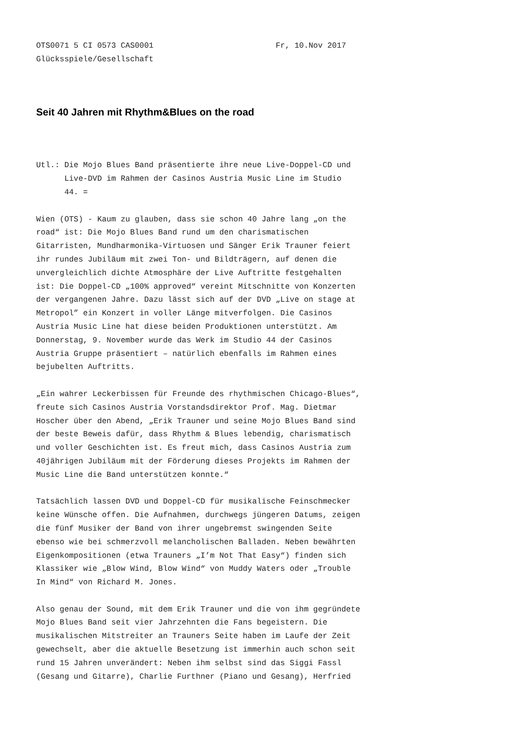OTS0071 5 CI 0573 CAS0001                          Fr, 10.Nov 2017
Glücksspiele/Gesellschaft
Seit 40 Jahren mit Rhythm&Blues on the road
Utl.: Die Mojo Blues Band präsentierte ihre neue Live-Doppel-CD und
      Live-DVD im Rahmen der Casinos Austria Music Line im Studio
      44. =

Wien (OTS) - Kaum zu glauben, dass sie schon 40 Jahre lang „on the
road“ ist: Die Mojo Blues Band rund um den charismatischen
Gitarristen, Mundharmonika-Virtuosen und Sänger Erik Trauner feiert
ihr rundes Jubiläum mit zwei Ton- und Bildträgern, auf denen die
unvergleichlich dichte Atmosphäre der Live Auftritte festgehalten
ist: Die Doppel-CD „100% approved“ vereint Mitschnitte von Konzerten
der vergangenen Jahre. Dazu lässt sich auf der DVD „Live on stage at
Metropol” ein Konzert in voller Länge mitverfolgen. Die Casinos
Austria Music Line hat diese beiden Produktionen unterstützt. Am
Donnerstag, 9. November wurde das Werk im Studio 44 der Casinos
Austria Gruppe präsentiert – natürlich ebenfalls im Rahmen eines
bejubelten Auftritts.

„Ein wahrer Leckerbissen für Freunde des rhythmischen Chicago-Blues“,
freute sich Casinos Austria Vorstandsdirektor Prof. Mag. Dietmar
Hoscher über den Abend, „Erik Trauner und seine Mojo Blues Band sind
der beste Beweis dafür, dass Rhythm & Blues lebendig, charismatisch
und voller Geschichten ist. Es freut mich, dass Casinos Austria zum
40jährigen Jubiläum mit der Förderung dieses Projekts im Rahmen der
Music Line die Band unterstützen konnte.“

Tatsächlich lassen DVD und Doppel-CD für musikalische Feinschmecker
keine Wünsche offen. Die Aufnahmen, durchwegs jüngeren Datums, zeigen
die fünf Musiker der Band von ihrer ungebremst swingenden Seite
ebenso wie bei schmerzvoll melancholischen Balladen. Neben bewährten
Eigenkompositionen (etwa Trauners „I’m Not That Easy“) finden sich
Klassiker wie „Blow Wind, Blow Wind“ von Muddy Waters oder „Trouble
In Mind“ von Richard M. Jones.

Also genau der Sound, mit dem Erik Trauner und die von ihm gegründete
Mojo Blues Band seit vier Jahrzehnten die Fans begeistern. Die
musikalischen Mitstreiter an Trauners Seite haben im Laufe der Zeit
gewechselt, aber die aktuelle Besetzung ist immerhin auch schon seit
rund 15 Jahren unverändert: Neben ihm selbst sind das Siggi Fassl
(Gesang und Gitarre), Charlie Furthner (Piano und Gesang), Herfried